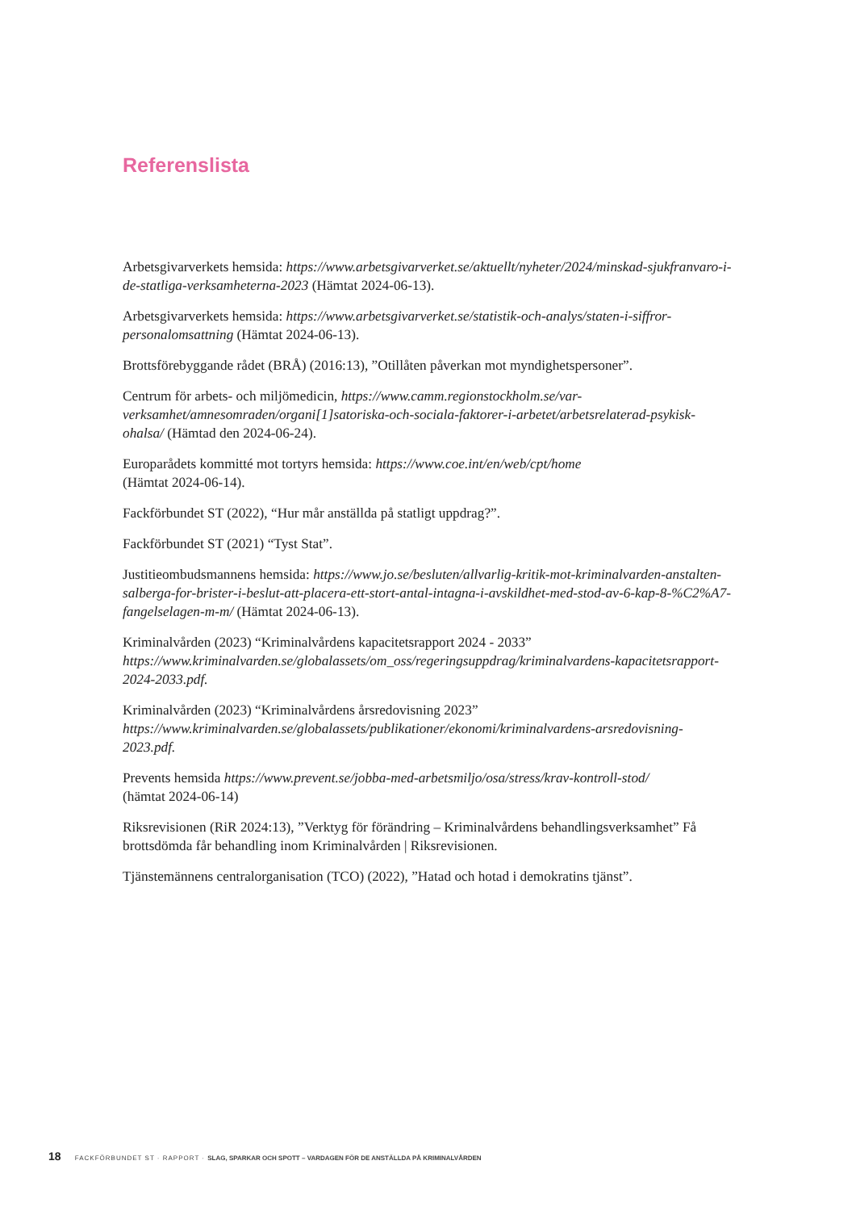Referenslista
Arbetsgivarverkets hemsida: https://www.arbetsgivarverket.se/aktuellt/nyheter/2024/minskad-sjukfranvaro-i-de-statliga-verksamheterna-2023 (Hämtat 2024-06-13).
Arbetsgivarverkets hemsida: https://www.arbetsgivarverket.se/statistik-och-analys/staten-i-siffror-personalomsattning (Hämtat 2024-06-13).
Brottsförebyggande rådet (BRÅ) (2016:13), ”Otillåten påverkan mot myndighetspersoner”.
Centrum för arbets- och miljömedicin, https://www.camm.regionstockholm.se/var-verksamhet/amnesomraden/organi[1]satoriska-och-sociala-faktorer-i-arbetet/arbetsrelaterad-psykisk-ohalsa/ (Hämtad den 2024-06-24).
Europarådets kommitté mot tortyrs hemsida: https://www.coe.int/en/web/cpt/home
(Hämtat 2024-06-14).
Fackförbundet ST (2022), “Hur mår anställda på statligt uppdrag?”.
Fackförbundet ST (2021) “Tyst Stat”.
Justitieombudsmannens hemsida: https://www.jo.se/besluten/allvarlig-kritik-mot-kriminalvarden-anstalten-salberga-for-brister-i-beslut-att-placera-ett-stort-antal-intagna-i-avskildhet-med-stod-av-6-kap-8-%C2%A7-fangelselagen-m-m/ (Hämtat 2024-06-13).
Kriminalvården (2023) “Kriminalvårdens kapacitetsrapport 2024 - 2033” https://www.kriminalvarden.se/globalassets/om_oss/regeringsuppdrag/kriminalvardens-kapacitetsrapport-2024-2033.pdf.
Kriminalvården (2023) “Kriminalvårdens årsredovisning 2023”
https://www.kriminalvarden.se/globalassets/publikationer/ekonomi/kriminalvardens-arsredovisning-2023.pdf.
Prevents hemsida https://www.prevent.se/jobba-med-arbetsmiljo/osa/stress/krav-kontroll-stod/
(hämtat 2024-06-14)
Riksrevisionen (RiR 2024:13), ”Verktyg för förändring – Kriminalvårdens behandlingsverksamhet” Få brottsdömda får behandling inom Kriminalvården | Riksrevisionen.
Tjänstemännens centralorganisation (TCO) (2022), ”Hatad och hotad i demokratins tjänst”.
18 FACKFÖRBUNDET ST · RAPPORT · SLAG, SPARKAR OCH SPOTT – VARDAGEN FÖR DE ANSTÄLLDA PÅ KRIMINALVÅRDEN